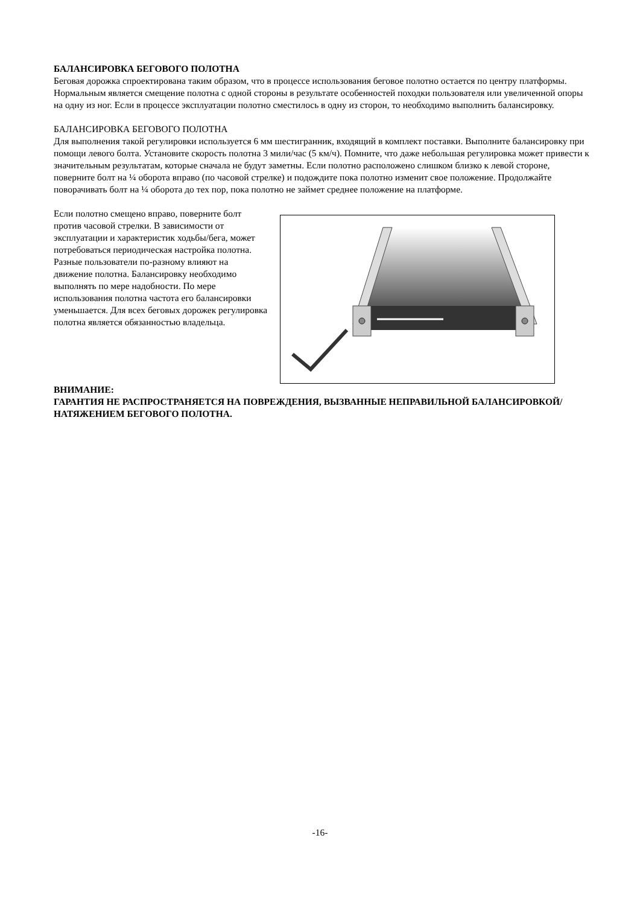БАЛАНСИРОВКА БЕГОВОГО ПОЛОТНА
Беговая дорожка спроектирована таким образом, что в процессе использования беговое полотно остается по центру платформы. Нормальным является смещение полотна с одной стороны в результате особенностей походки пользователя или увеличенной опоры на одну из ног. Если в процессе эксплуатации полотно сместилось в одну из сторон, то необходимо выполнить балансировку.
БАЛАНСИРОВКА БЕГОВОГО ПОЛОТНА
Для выполнения такой регулировки используется 6 мм шестигранник, входящий в комплект поставки. Выполните балансировку при помощи левого болта. Установите скорость полотна 3 мили/час (5 км/ч). Помните, что даже небольшая регулировка может привести к значительным результатам, которые сначала не будут заметны. Если полотно расположено слишком близко к левой стороне, поверните болт на ¼ оборота вправо (по часовой стрелке) и подождите пока полотно изменит свое положение. Продолжайте поворачивать болт на ¼ оборота до тех пор, пока полотно не займет среднее положение на платформе.
Если полотно смещено вправо, поверните болт против часовой стрелки. В зависимости от эксплуатации и характеристик ходьбы/бега, может потребоваться периодическая настройка полотна. Разные пользователи по-разному влияют на движение полотна. Балансировку необходимо выполнять по мере надобности. По мере использования полотна частота его балансировки уменьшается. Для всех беговых дорожек регулировка полотна является обязанностью владельца.
ВНИМАНИЕ:
ГАРАНТИЯ НЕ РАСПРОСТРАНЯЕТСЯ НА ПОВРЕЖДЕНИЯ, ВЫЗВАННЫЕ НЕПРАВИЛЬНОЙ БАЛАНСИРОВКОЙ/НАТЯЖЕНИЕМ БЕГОВОГО ПОЛОТНА.
-16-